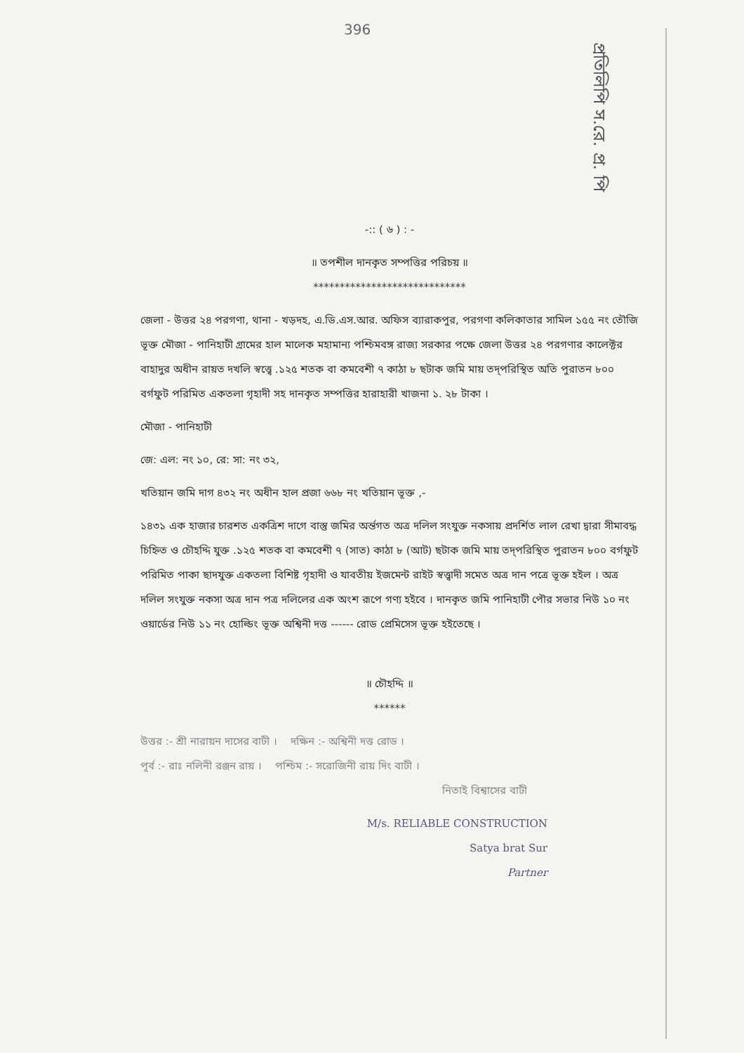396
প্রতিলিপি স.রে. প্র. পি
-:: ( ৬ ) : -
॥ তপশীল দানকৃত সম্পত্তির পরিচয় ॥
*****************************
জেলা - উত্তর ২৪ পরগণা, থানা - খড়দহ, এ.ডি.এস.আর. অফিস ব্যারাকপুর, পরগণা কলিকাতার সামিল ১৫৫ নং তৌজি ভূক্ত মৌজা - পানিহাটী গ্রামের হাল মালেক মহামান্য পশ্চিমবঙ্গ রাজ্য সরকার পক্ষে জেলা উত্তর ২৪ পরগণার কালেক্টর বাহাদুর অধীন রায়ত দখলি স্বত্ত্বে .১২৫ শতক বা কমবেশী ৭ কাঠা ৮ ছটাক জমি মায় তদ্‌পরিস্থিত অতি পুরাতন ৮০০ বর্গফুট পরিমিত একতলা গৃহাদী সহ দানকৃত সম্পত্তির হারাহারী খাজনা ১. ২৮ টাকা ।
মৌজা - পানিহাটী
জে: এল: নং ১০, রে: সা: নং ৩২,
খতিয়ান জমি দাগ ৪৩২ নং অধীন হাল প্রজা ৬৬৮ নং খতিয়ান ভূক্ত ,-
১৪৩১ এক হাজার চারশত একত্রিশ দাগে বাস্তু জমির অর্ন্তগত অত্র দলিল সংযুক্ত নকসায় প্রদর্শিত লাল রেখা দ্বারা সীমাবদ্ধ চিহ্নিত ও চৌহদ্দি যুক্ত .১২৫ শতক বা কমবেশী ৭ (সাত) কাঠা ৮ (আট) ছটাক জমি মায় তদ্‌পরিস্থিত পুরাতন ৮০০ বর্গফুট পরিমিত পাকা ছাদযুক্ত একতলা বিশিষ্ট গৃহাদী ও যাবতীয় ইজমেন্ট রাইট স্বত্ত্বাদী সমেত অত্র দান পত্রে ভূক্ত হইল । অত্র দলিল সংযুক্ত নকসা অত্র দান পত্র দলিলের এক অংশ রূপে গণ্য হইবে । দানকৃত জমি পানিহাটী পৌর সভার নিউ ১০ নং ওয়ার্ডের নিউ ১১ নং হোল্ডিং ভূক্ত অশ্বিনী দত্ত ------ রোড প্রেমিসেস ভূক্ত হইতেছে ।
॥ চৌহদ্দি ॥
******
উত্তর :- শ্রী নারায়ন দাসের বাটী । দক্ষিন :- অশ্বিনী দত্ত রোড ।
পূর্ব :- রাঃ নলিনী রঞ্জন রায় । পশ্চিম :- সরোজিনী রায় দিং বাটী ।
নিতাই বিশ্বাসের বাটী
M/s. RELIABLE CONSTRUCTION
Satya brat Sur
Partner